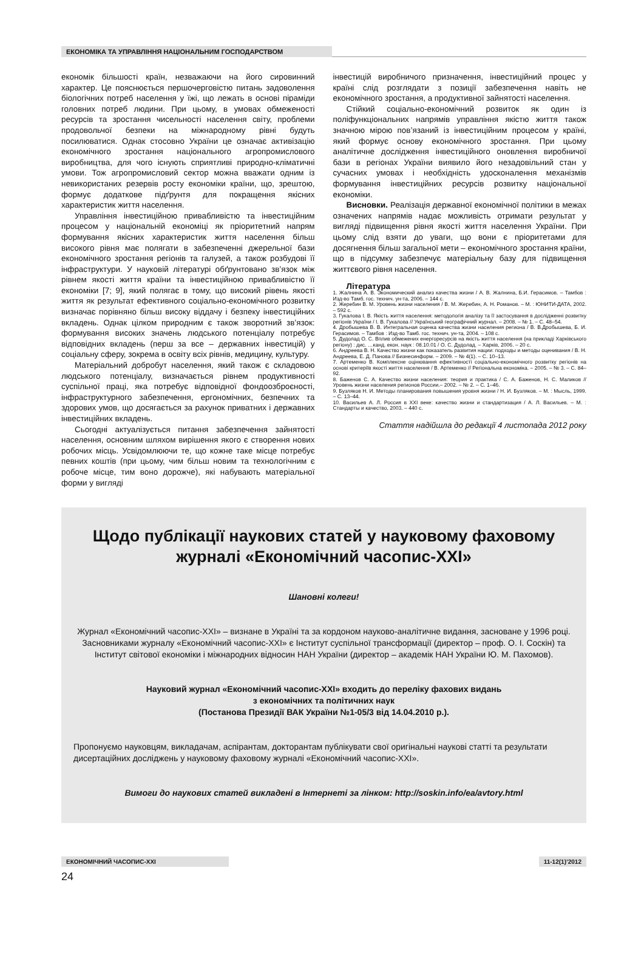ЕКОНОМІКА ТА УПРАВЛІННЯ НАЦІОНАЛЬНИМ ГОСПОДАРСТВОМ
економік більшості країн, незважаючи на його сировинний характер. Це пояснюється першочерговістю питань задоволення біологічних потреб населення у їжі, що лежать в основі піраміди головних потреб людини. При цьому, в умовах обмеженості ресурсів та зростання чисельності населення світу, проблеми продовольчої безпеки на міжнародному рівні будуть посилюватися. Однак стосовно України це означає активізацію економічного зростання національного агропромислового виробництва, для чого існують сприятливі природно-кліматичні умови. Тож агропромисловий сектор можна вважати одним із невикористаних резервів росту економіки країни, що, зрештою, формує додаткове підґрунтя для покращення якісних характеристик життя населення.
Управління інвестиційною привабливістю та інвестиційним процесом у національній економіці як пріоритетний напрям формування якісних характеристик життя населення більш високого рівня має полягати в забезпеченні джерельної бази економічного зростання регіонів та галузей, а також розбудові її інфраструктури. У науковій літературі обґрунтовано зв’язок між рівнем якості життя країни та інвестиційною привабливістю її економіки [7; 9], який полягає в тому, що високий рівень якості життя як результат ефективного соціально-економічного розвитку визначає порівняно більш високу віддачу і безпеку інвестиційних вкладень. Однак цілком природним є також зворотний зв’язок: формування високих значень людського потенціалу потребує відповідних вкладень (перш за все – державних інвестицій) у соціальну сферу, зокрема в освіту всіх рівнів, медицину, культуру.
Матеріальний добробут населення, який також є складовою людського потенціалу, визначається рівнем продуктивності суспільної праці, яка потребує відповідної фондоозброєності, інфраструктурного забезпечення, ергономічних, безпечних та здорових умов, що досягається за рахунок приватних і державних інвестиційних вкладень.
Сьогодні актуалізується питання забезпечення зайнятості населення, основним шляхом вирішення якого є створення нових робочих місць. Усвідомлюючи те, що кожне таке місце потребує певних коштів (при цьому, чим більш новим та технологічним є робоче місце, тим воно дорожче), які набувають матеріальної форми у вигляді
інвестицій виробничого призначення, інвестиційний процес у країні слід розглядати з позиції забезпечення навіть не економічного зростання, а продуктивної зайнятості населення.
Стійкий соціально-економічний розвиток як один із поліфункціональних напрямів управління якістю життя також значною мірою пов’язаний із інвестиційним процесом у країні, який формує основу економічного зростання. При цьому аналітичне дослідження інвестиційного оновлення виробничої бази в регіонах України виявило його незадовільний стан у сучасних умовах і необхідність удосконалення механізмів формування інвестиційних ресурсів розвитку національної економіки.
Висновки. Реалізація державної економічної політики в межах означених напрямів надає можливість отримати результат у вигляді підвищення рівня якості життя населення України. При цьому слід взяти до уваги, що вони є пріоритетами для досягнення більш загальної мети – економічного зростання країни, що в підсумку забезпечує матеріальну базу для підвищення життєвого рівня населення.
Література
1. Жалнина А. В. Экономический анализ качества жизни / А. В. Жалнина, Б.И. Герасимов. – Тамбов : Изд-во Тамб. гос. технич. ун-та, 2006. – 144 с.
2. Жеребин В. М. Уровень жизни населения / В. М. Жеребин, А. Н. Романов. – М. : ЮНИТИ-ДАТА, 2002. – 592 с.
3. Гукалова І. В. Якість життя населення: методологія аналізу та її застосування в дослідженні розвитку регіонів України / І. В. Гукалова // Український географічний журнал. – 2008. – № 1. – С. 48–54.
4. Дробышева В. В. Интегральная оценка качества жизни населения региона / В. В.Дробышева, Б. И. Герасимов. – Тамбов : Изд-во Тамб. гос. технич. ун-та, 2004. – 108 с.
5. Дудолад О. С. Вплив обмежених енергоресурсів на якість життя населення (на прикладі Харківського регіону) : дис. …канд. екон. наук : 08.10.01 / О. С. Дудолад. – Харків, 2006. – 20 с.
6. Андреева В. Н. Качество жизни как показатель развития нации: подходы и методы оценивания / В. Н. Андреева, Е. Д. Панова // Бизнесинформ. – 2009. – № 4(1). – С. 10–13.
7. Артеменко В. Комплексне оцінювання ефективності соціально-економічного розвитку регіонів на основі критеріїв якості життя населення / В. Артеменко // Регіональна економіка. – 2005. – № 3. – С. 84–92.
8. Баженов С. А. Качество жизни населения: теория и практика / С. А. Баженов, Н. С. Маликов // Уровень жизни населения регионов России.– 2002. – № 2. – С. 1–46.
9. Бузляков Н. И. Методы планирования повышения уровня жизни / Н. И. Бузляков. – М. : Мысль, 1999. – С. 13–44.
10. Васильев А. Л. Россия в XXI веке: качество жизни и стандартизация / А. Л. Васильев. – М. : Стандарты и качество, 2003. – 440 с.
Стаття надійшла до редакції 4 листопада 2012 року
Щодо публікації наукових статей у науковому фаховому журналі «Економічний часопис-XXI»
Шановні колеги!
Журнал «Економічний часопис-XXI» – визнане в Україні та за кордоном науково-аналітичне видання, засноване у 1996 році. Засновниками журналу «Економічний часопис-XXI» є Інститут суспільної трансформації (директор – проф. О. І. Соскін) та Інститут світової економіки і міжнародних відносин НАН України (директор – академік НАН України Ю. М. Пахомов).
Науковий журнал «Економічний часопис-XXI» входить до переліку фахових видань
з економічних та політичних наук
(Постанова Президії ВАК України №1-05/3 від 14.04.2010 р.).
Пропонуємо науковцям, викладачам, аспірантам, докторантам публікувати свої оригінальні наукові статті та результати дисертаційних досліджень у науковому фаховому журналі «Економічний часопис-XXI».
Вимоги до наукових статей викладені в Інтернеті за лінком: http://soskin.info/ea/avtory.html
ЕКОНОМІЧНИЙ ЧАСОПИС-XXI 11-12(1)’2012
24